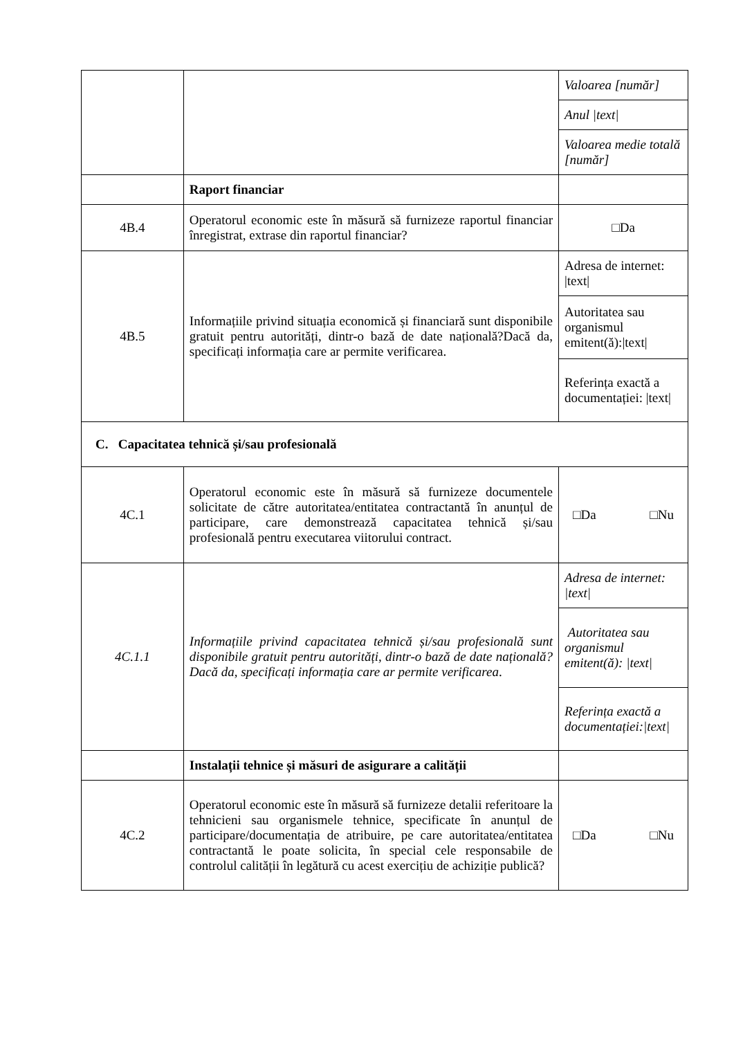| | | Valoarea [număr] |
| | | Anul /text/ |
| | | Valoarea medie totală [număr] |
| | Raport financiar | |
| 4B.4 | Operatorul economic este în măsură să furnizeze raportul financiar înregistrat, extrase din raportul financiar? | □Da |
| 4B.5 | Informațiile privind situația economică și financiară sunt disponibile gratuit pentru autorități, dintr-o bază de date națională?Dacă da, specificați informația care ar permite verificarea. | Adresa de internet: /text/ |
| | | Autoritatea sau organismul emitent(ă):/text/ |
| | | Referința exactă a documentației: /text/ |
| C. Capacitatea tehnică și/sau profesională | | |
| 4C.1 | Operatorul economic este în măsură să furnizeze documentele solicitate de către autoritatea/entitatea contractantă în anunțul de participare, care demonstrează capacitatea tehnică și/sau profesională pentru executarea viitorului contract. | □Da □Nu |
| 4C.1.1 | Informațiile privind capacitatea tehnică și/sau profesională sunt disponibile gratuit pentru autorități, dintr-o bază de date națională? Dacă da, specificați informația care ar permite verificarea . | Adresa de internet: /text/ |
| | | Autoritatea sau organismul emitent(ă): /text/ |
| | | Referința exactă a documentației:/text/ |
| | Instalații tehnice și măsuri de asigurare a calității | |
| 4C.2 | Operatorul economic este în măsură să furnizeze detalii referitoare la tehnicieni sau organismele tehnice, specificate în anunțul de participare/documentația de atribuire, pe care autoritatea/entitatea contractantă le poate solicita, în special cele responsabile de controlul calității în legătură cu acest exercițiu de achiziție publică? | □Da □Nu |